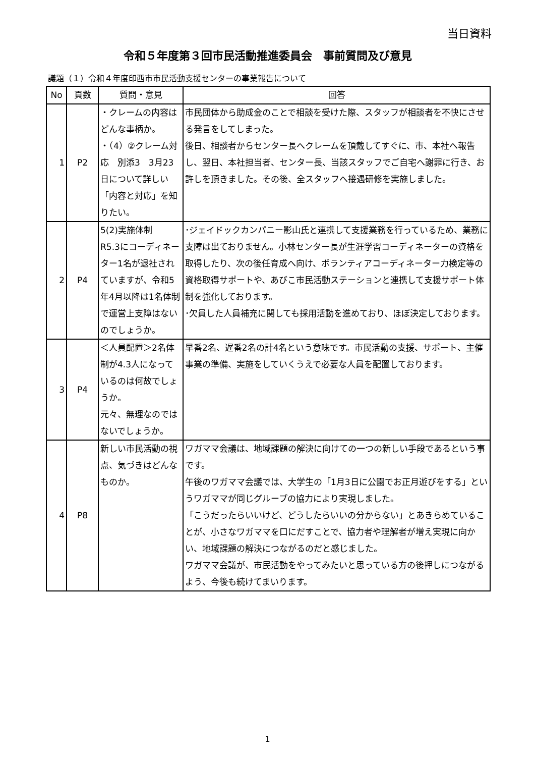当日資料
令和５年度第３回市民活動推進委員会　事前質問及び意見
議題（１）令和４年度印西市市民活動支援センターの事業報告について
| No | 頁数 | 質問・意見 | 回答 |
| --- | --- | --- | --- |
| 1 | P2 | ・クレームの内容はどんな事柄か。 ・（4）②クレーム対応 別添3 3月23日について詳しい「内容と対応」を知りたい。 | 市民団体から助成金のことで相談を受けた際、スタッフが相談者を不快にさせる発言をしてしまった。 後日、相談者からセンター長へクレームを頂戴してすぐに、市、本社へ報告し、翌日、本社担当者、センター長、当該スタッフでご自宅へ謝罪に行き、お許しを頂きました。その後、全スタッフへ接遇研修を実施しました。 |
| 2 | P4 | 5(2)実施体制 R5.3にコーディネーター1名が退社されていますが、令和5年4月以降は1名体制で運営上支障はないのでしょうか。 | ･ジェイドックカンパニー影山氏と連携して支援業務を行っているため、業務に支障は出ておりません。小林センター長が生涯学習コーディネーターの資格を取得したり、次の後任育成へ向け、ボランティアコーディネーター力検定等の資格取得サポートや、あびこ市民活動ステーションと連携して支援サポート体制を強化しております。 ･欠員した人員補充に関しても採用活動を進めており、ほぼ決定しております。 |
| 3 | P4 | ＜人員配置＞2名体制が4.3人になっているのは何故でしょうか。 元々、無理なのではないでしょうか。 | 早番2名、遅番2名の計4名という意味です。市民活動の支援、サポート、主催事業の準備、実施をしていくうえで必要な人員を配置しております。 |
| 4 | P8 | 新しい市民活動の視点、気づきはどんなものか。 | ワガママ会議は、地域課題の解決に向けての一つの新しい手段であるという事です。 午後のワガママ会議では、大学生の「1月3日に公園でお正月遊びをする」というワガママが同じグループの協力により実現しました。 「こうだったらいいけど、どうしたらいいの分からない」とあきらめていることが、小さなワガママを口にだすことで、協力者や理解者が増え実現に向かい、地域課題の解決につながるのだと感じました。 ワガママ会議が、市民活動をやってみたいと思っている方の後押しにつながるよう、今後も続けてまいります。 |
1